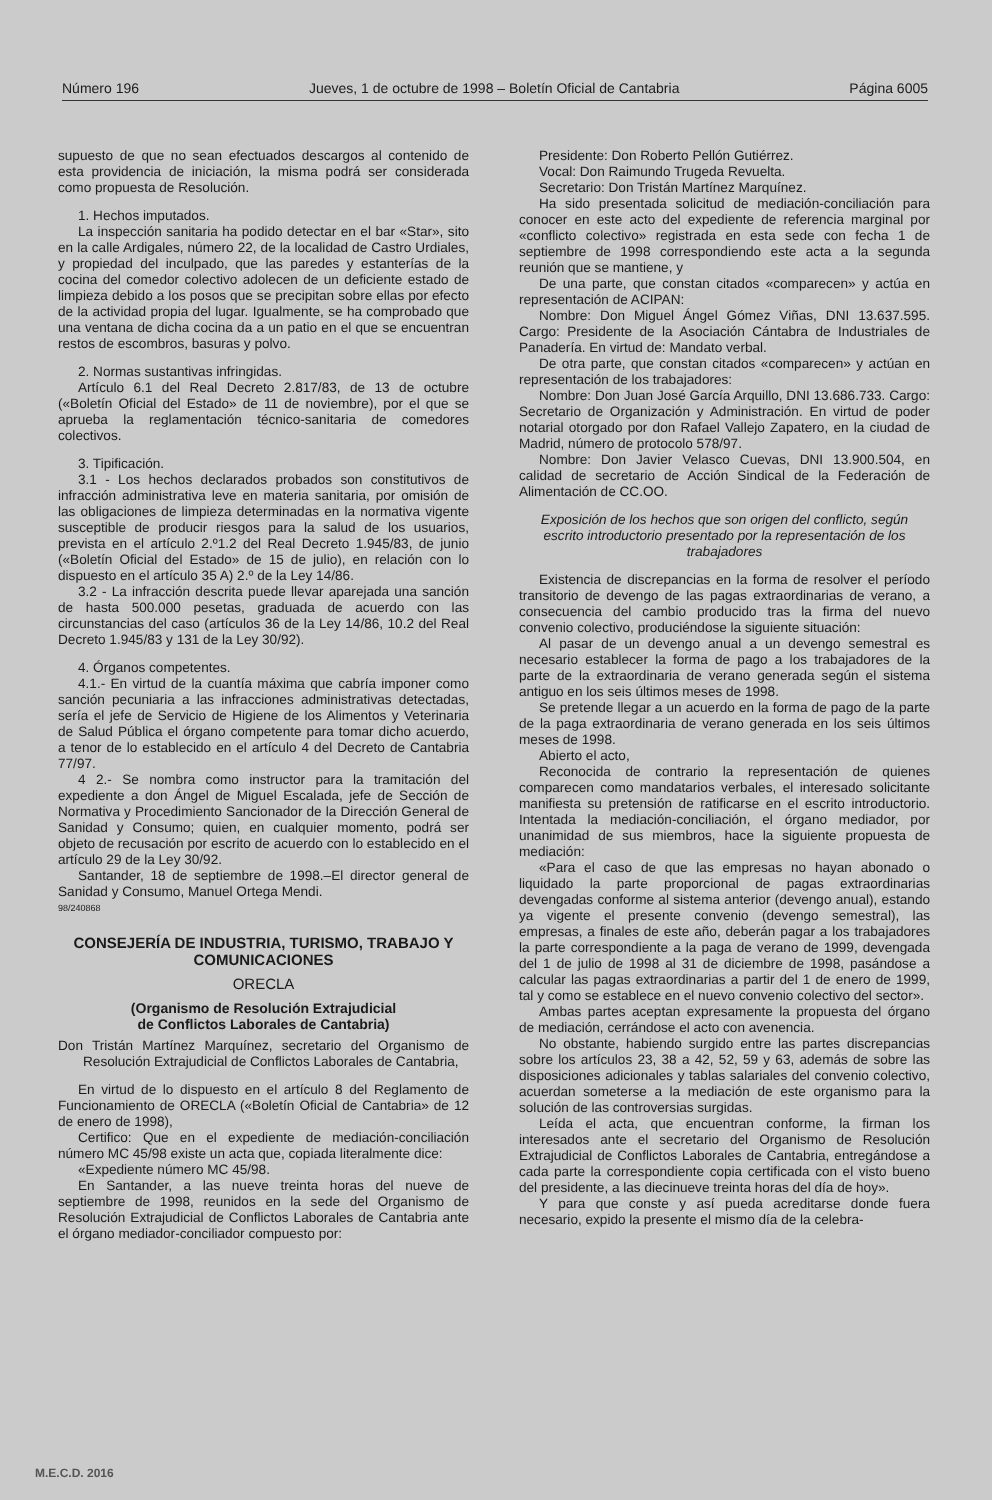Número 196 Jueves, 1 de octubre de 1998 – Boletín Oficial de Cantabria Página 6005
supuesto de que no sean efectuados descargos al contenido de esta providencia de iniciación, la misma podrá ser considerada como propuesta de Resolución.
1. Hechos imputados.
La inspección sanitaria ha podido detectar en el bar «Star», sito en la calle Ardigales, número 22, de la localidad de Castro Urdiales, y propiedad del inculpado, que las paredes y estanterías de la cocina del comedor colectivo adolecen de un deficiente estado de limpieza debido a los posos que se precipitan sobre ellas por efecto de la actividad propia del lugar. Igualmente, se ha comprobado que una ventana de dicha cocina da a un patio en el que se encuentran restos de escombros, basuras y polvo.
2. Normas sustantivas infringidas.
Artículo 6.1 del Real Decreto 2.817/83, de 13 de octubre («Boletín Oficial del Estado» de 11 de noviembre), por el que se aprueba la reglamentación técnico-sanitaria de comedores colectivos.
3. Tipificación.
3.1 - Los hechos declarados probados son constitutivos de infracción administrativa leve en materia sanitaria, por omisión de las obligaciones de limpieza determinadas en la normativa vigente susceptible de producir riesgos para la salud de los usuarios, prevista en el artículo 2.º1.2 del Real Decreto 1.945/83, de junio («Boletín Oficial del Estado» de 15 de julio), en relación con lo dispuesto en el artículo 35 A) 2.º de la Ley 14/86.
3.2 - La infracción descrita puede llevar aparejada una sanción de hasta 500.000 pesetas, graduada de acuerdo con las circunstancias del caso (artículos 36 de la Ley 14/86, 10.2 del Real Decreto 1.945/83 y 131 de la Ley 30/92).
4. Órganos competentes.
4.1.- En virtud de la cuantía máxima que cabría imponer como sanción pecuniaria a las infracciones administrativas detectadas, sería el jefe de Servicio de Higiene de los Alimentos y Veterinaria de Salud Pública el órgano competente para tomar dicho acuerdo, a tenor de lo establecido en el artículo 4 del Decreto de Cantabria 77/97.
4 2.- Se nombra como instructor para la tramitación del expediente a don Ángel de Miguel Escalada, jefe de Sección de Normativa y Procedimiento Sancionador de la Dirección General de Sanidad y Consumo; quien, en cualquier momento, podrá ser objeto de recusación por escrito de acuerdo con lo establecido en el artículo 29 de la Ley 30/92.
Santander, 18 de septiembre de 1998.–El director general de Sanidad y Consumo, Manuel Ortega Mendi.
98/240868
CONSEJERÍA DE INDUSTRIA, TURISMO, TRABAJO Y COMUNICACIONES
ORECLA
(Organismo de Resolución Extrajudicial
de Conflictos Laborales de Cantabria)
Don Tristán Martínez Marquínez, secretario del Organismo de Resolución Extrajudicial de Conflictos Laborales de Cantabria,
En virtud de lo dispuesto en el artículo 8 del Reglamento de Funcionamiento de ORECLA («Boletín Oficial de Cantabria» de 12 de enero de 1998),
Certifico: Que en el expediente de mediación-conciliación número MC 45/98 existe un acta que, copiada literalmente dice:
«Expediente número MC 45/98.
En Santander, a las nueve treinta horas del nueve de septiembre de 1998, reunidos en la sede del Organismo de Resolución Extrajudicial de Conflictos Laborales de Cantabria ante el órgano mediador-conciliador compuesto por:
Presidente: Don Roberto Pellón Gutiérrez.
Vocal: Don Raimundo Trugeda Revuelta.
Secretario: Don Tristán Martínez Marquínez.
Ha sido presentada solicitud de mediación-conciliación para conocer en este acto del expediente de referencia marginal por «conflicto colectivo» registrada en esta sede con fecha 1 de septiembre de 1998 correspondiendo este acta a la segunda reunión que se mantiene, y
De una parte, que constan citados «comparecen» y actúa en representación de ACIPAN:
Nombre: Don Miguel Ángel Gómez Viñas, DNI 13.637.595. Cargo: Presidente de la Asociación Cántabra de Industriales de Panadería. En virtud de: Mandato verbal.
De otra parte, que constan citados «comparecen» y actúan en representación de los trabajadores:
Nombre: Don Juan José García Arquillo, DNI 13.686.733. Cargo: Secretario de Organización y Administración. En virtud de poder notarial otorgado por don Rafael Vallejo Zapatero, en la ciudad de Madrid, número de protocolo 578/97.
Nombre: Don Javier Velasco Cuevas, DNI 13.900.504, en calidad de secretario de Acción Sindical de la Federación de Alimentación de CC.OO.
Exposición de los hechos que son origen del conflicto, según escrito introductorio presentado por la representación de los trabajadores
Existencia de discrepancias en la forma de resolver el período transitorio de devengo de las pagas extraordinarias de verano, a consecuencia del cambio producido tras la firma del nuevo convenio colectivo, produciéndose la siguiente situación:
Al pasar de un devengo anual a un devengo semestral es necesario establecer la forma de pago a los trabajadores de la parte de la extraordinaria de verano generada según el sistema antiguo en los seis últimos meses de 1998.
Se pretende llegar a un acuerdo en la forma de pago de la parte de la paga extraordinaria de verano generada en los seis últimos meses de 1998.
Abierto el acto,
Reconocida de contrario la representación de quienes comparecen como mandatarios verbales, el interesado solicitante manifiesta su pretensión de ratificarse en el escrito introductorio. Intentada la mediación-conciliación, el órgano mediador, por unanimidad de sus miembros, hace la siguiente propuesta de mediación:
«Para el caso de que las empresas no hayan abonado o liquidado la parte proporcional de pagas extraordinarias devengadas conforme al sistema anterior (devengo anual), estando ya vigente el presente convenio (devengo semestral), las empresas, a finales de este año, deberán pagar a los trabajadores la parte correspondiente a la paga de verano de 1999, devengada del 1 de julio de 1998 al 31 de diciembre de 1998, pasándose a calcular las pagas extraordinarias a partir del 1 de enero de 1999, tal y como se establece en el nuevo convenio colectivo del sector».
Ambas partes aceptan expresamente la propuesta del órgano de mediación, cerrándose el acto con avenencia.
No obstante, habiendo surgido entre las partes discrepancias sobre los artículos 23, 38 a 42, 52, 59 y 63, además de sobre las disposiciones adicionales y tablas salariales del convenio colectivo, acuerdan someterse a la mediación de este organismo para la solución de las controversias surgidas.
Leída el acta, que encuentran conforme, la firman los interesados ante el secretario del Organismo de Resolución Extrajudicial de Conflictos Laborales de Cantabria, entregándose a cada parte la correspondiente copia certificada con el visto bueno del presidente, a las diecinueve treinta horas del día de hoy».
Y para que conste y así pueda acreditarse donde fuera necesario, expido la presente el mismo día de la celebra-
M.E.C.D. 2016